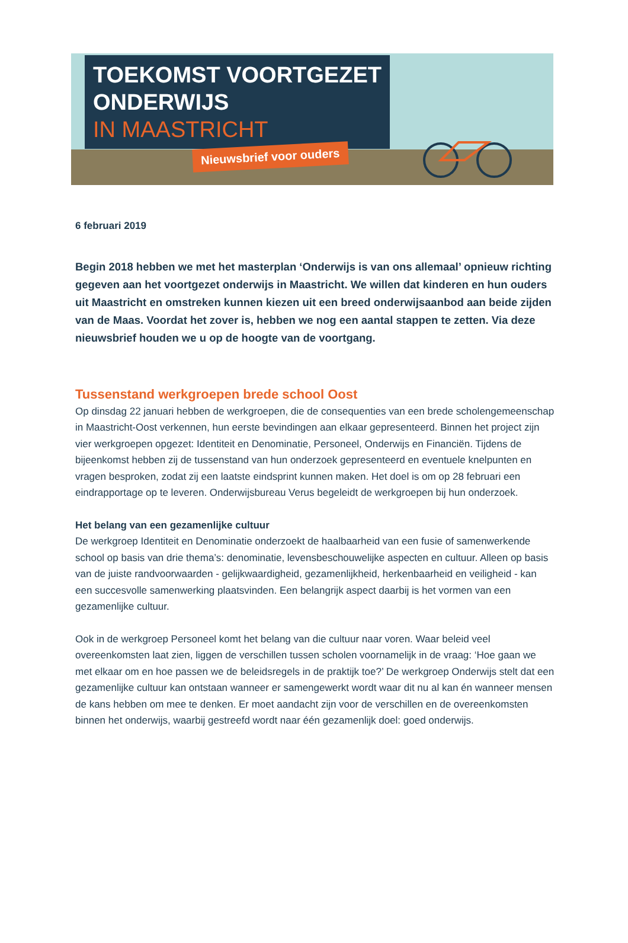TOEKOMST VOORTGEZET
ONDERWIJS
IN MAASTRICHT
Nieuwsbrief voor ouders
6 februari 2019
Begin 2018 hebben we met het masterplan ‘Onderwijs is van ons allemaal’ opnieuw richting gegeven aan het voortgezet onderwijs in Maastricht. We willen dat kinderen en hun ouders uit Maastricht en omstreken kunnen kiezen uit een breed onderwijsaanbod aan beide zijden van de Maas. Voordat het zover is, hebben we nog een aantal stappen te zetten. Via deze nieuwsbrief houden we u op de hoogte van de voortgang.
Tussenstand werkgroepen brede school Oost
Op dinsdag 22 januari hebben de werkgroepen, die de consequenties van een brede scholengemeenschap in Maastricht-Oost verkennen, hun eerste bevindingen aan elkaar gepresenteerd. Binnen het project zijn vier werkgroepen opgezet: Identiteit en Denominatie, Personeel, Onderwijs en Financiën. Tijdens de bijeenkomst hebben zij de tussenstand van hun onderzoek gepresenteerd en eventuele knelpunten en vragen besproken, zodat zij een laatste eindsprint kunnen maken. Het doel is om op 28 februari een eindrapportage op te leveren. Onderwijsbureau Verus begeleidt de werkgroepen bij hun onderzoek.
Het belang van een gezamenlijke cultuur
De werkgroep Identiteit en Denominatie onderzoekt de haalbaarheid van een fusie of samenwerkende school op basis van drie thema’s: denominatie, levensbeschouwelijke aspecten en cultuur. Alleen op basis van de juiste randvoorwaarden - gelijkwaardigheid, gezamenlijkheid, herkenbaarheid en veiligheid - kan een succesvolle samenwerking plaatsvinden. Een belangrijk aspect daarbij is het vormen van een gezamenlijke cultuur.
Ook in de werkgroep Personeel komt het belang van die cultuur naar voren. Waar beleid veel overeenkomsten laat zien, liggen de verschillen tussen scholen voornamelijk in de vraag: ‘Hoe gaan we met elkaar om en hoe passen we de beleidsregels in de praktijk toe?’ De werkgroep Onderwijs stelt dat een gezamenlijke cultuur kan ontstaan wanneer er samengewerkt wordt waar dit nu al kan én wanneer mensen de kans hebben om mee te denken. Er moet aandacht zijn voor de verschillen en de overeenkomsten binnen het onderwijs, waarbij gestreefd wordt naar één gezamenlijk doel: goed onderwijs.